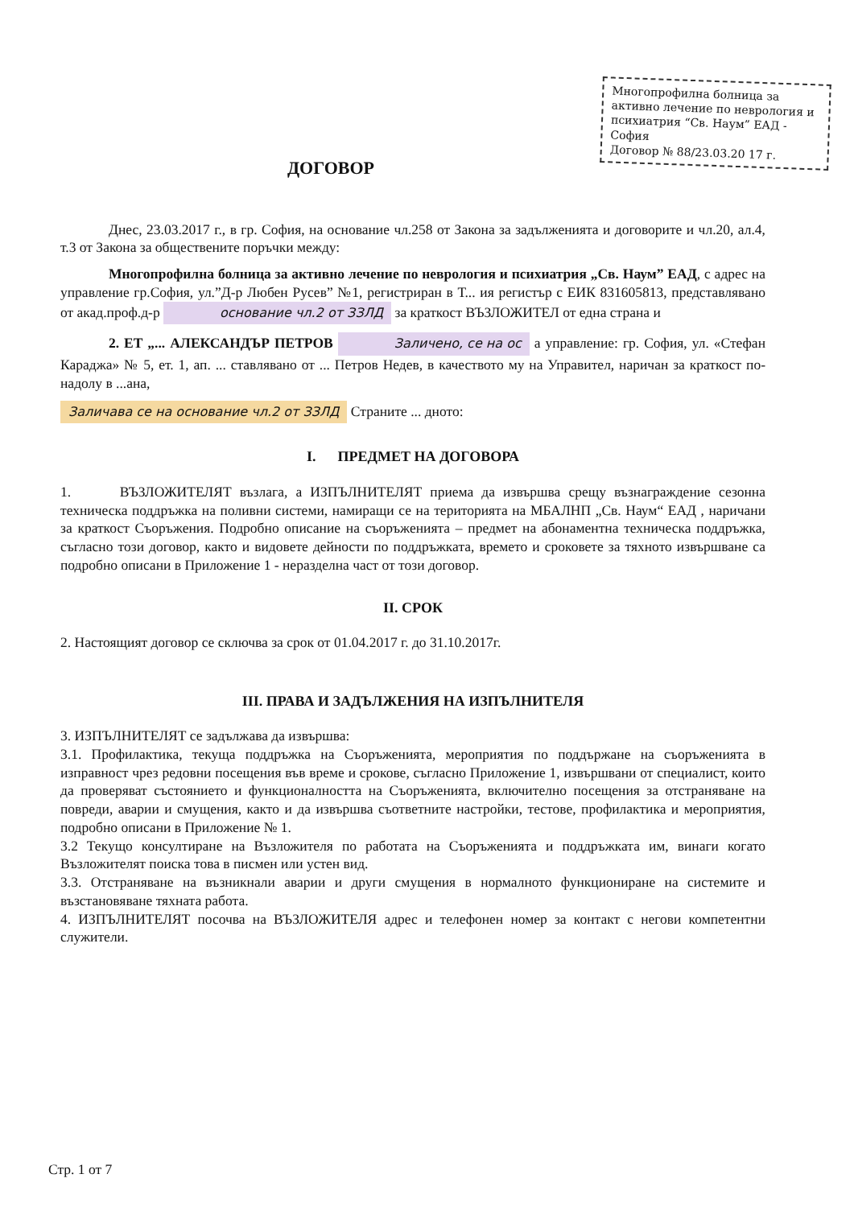Многопрофилна болница за активно лечение по неврология и психиатрия “Св. Наум” ЕАД - София
Договор № 88/23.03.20 17 г.
ДОГОВОР
Днес, 23.03.2017 г., в гр. София, на основание чл.258 от Закона за задълженията и договорите и чл.20, ал.4, т.3 от Закона за обществените поръчки между:
Многопрофилна болница за активно лечение по неврология и психиатрия „Св. Наум” ЕАД, с адрес на управление гр.София, ул.”Д-р Любен Русев” №1, регистриран в Т... ия регистър с ЕИК 831605813, представлявано от акад.проф.д-р основание чл.2 от ЗЗЛД за краткост ВЪЗЛОЖИТЕЛ от една страна и
2. ЕТ „... АЛЕКСАНДЪР ПЕТРОВ Заличено, се на ос а управление: гр. София, ул. «Стефан Караджа» № 5, ет. 1, ап. ... ставлявано от ... Петров Недев, в качеството му на Управител, наричан за краткост по-надолу в ...ана,
Заличава се на основание чл.2 от ЗЗЛД Страните ... дното:
I. ПРЕДМЕТ НА ДОГОВОРА
1. ВЪЗЛОЖИТЕЛЯТ възлага, а ИЗПЪЛНИТЕЛЯТ приема да извършва срещу възнаграждение сезонна техническа поддръжка на поливни системи, намиращи се на територията на МБАЛНП „Св. Наум“ ЕАД , наричани за краткост Съоръжения. Подробно описание на съоръженията – предмет на абонаментна техническа поддръжка, съгласно този договор, както и видовете дейности по поддръжката, времето и сроковете за тяхното извършване са подробно описани в Приложение 1 - неразделна част от този договор.
II. СРОК
2. Настоящият договор се сключва за срок от 01.04.2017 г. до 31.10.2017г.
III. ПРАВА И ЗАДЪЛЖЕНИЯ НА ИЗПЪЛНИТЕЛЯ
3. ИЗПЪЛНИТЕЛЯТ се задължава да извършва:
3.1. Профилактика, текуща поддръжка на Съоръженията, мероприятия по поддържане на съоръженията в изправност чрез редовни посещения във време и срокове, съгласно Приложение 1, извършвани от специалист, които да проверяват състоянието и функционалността на Съоръженията, включително посещения за отстраняване на повреди, аварии и смущения, както и да извършва съответните настройки, тестове, профилактика и мероприятия, подробно описани в Приложение № 1.
3.2 Текущо консултиране на Възложителя по работата на Съоръженията и поддръжката им, винаги когато Възложителят поиска това в писмен или устен вид.
3.3. Отстраняване на възникнали аварии и други смущения в нормалното функциониране на системите и възстановяване тяхната работа.
4. ИЗПЪЛНИТЕЛЯТ посочва на ВЪЗЛОЖИТЕЛЯ адрес и телефонен номер за контакт с негови компетентни служители.
Стр. 1 от 7